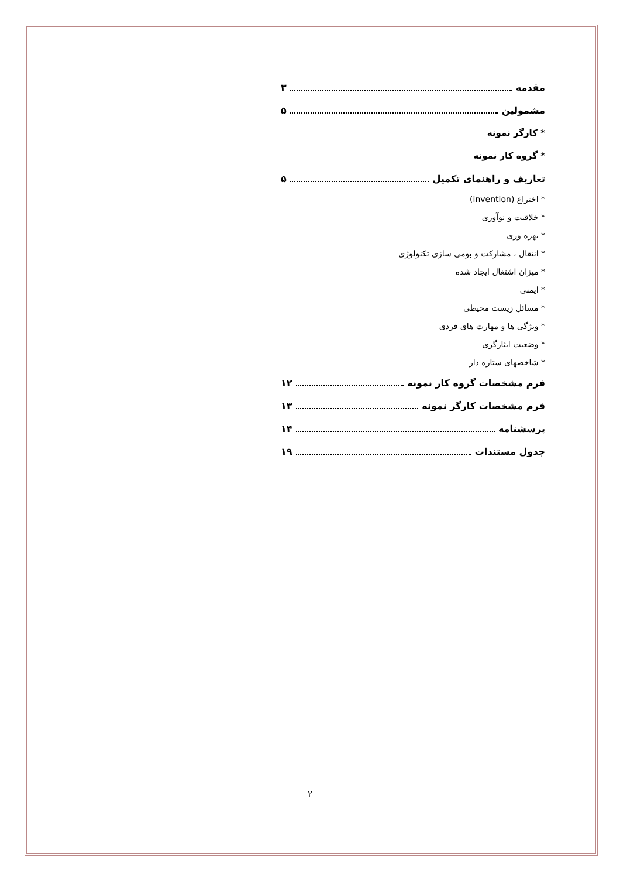مقدمه ۳
مشمولین ۵
* کارگر نمونه
* گروه کار نمونه
تعاریف و راهنمای تکمیل ۵
* اختراع (invention)
* خلاقیت و نوآوری
* بهره وری
* انتقال ، مشارکت و بومی سازی تکنولوژی
* میزان اشتغال ایجاد شده
* ایمنی
* مسائل زیست محیطی
* ویژگی ها و مهارت های فردی
* وضعیت ایثارگری
* شاخصهای ستاره دار
فرم مشخصات گروه کار نمونه ۱۲
فرم مشخصات کارگر نمونه ۱۳
پرسشنامه ۱۴
جدول مستندات ۱۹
۲